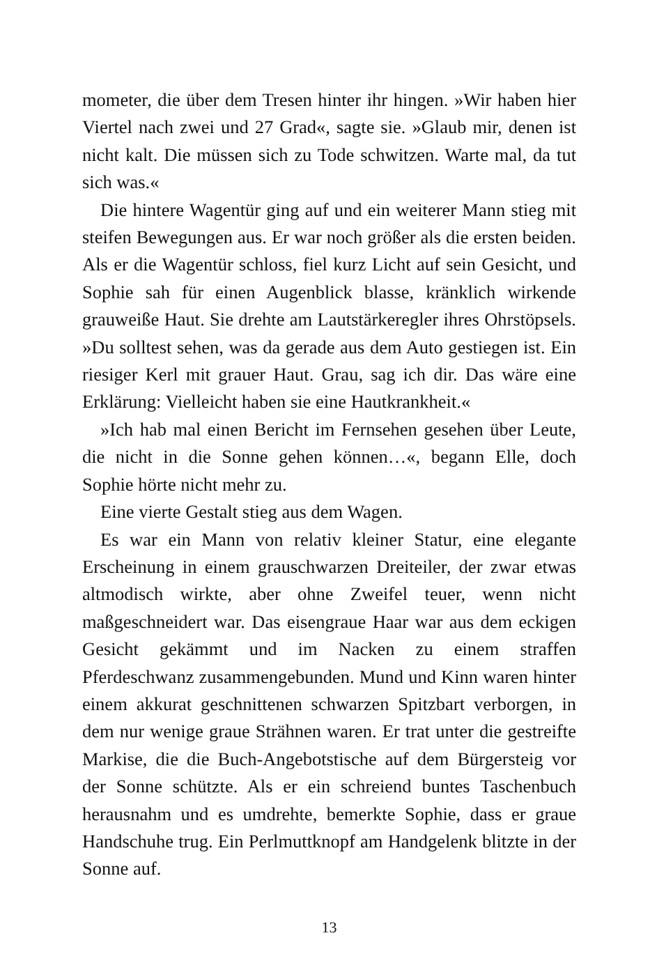mometer, die über dem Tresen hinter ihr hingen. »Wir haben hier Viertel nach zwei und 27 Grad«, sagte sie. »Glaub mir, denen ist nicht kalt. Die müssen sich zu Tode schwitzen. Warte mal, da tut sich was.«
Die hintere Wagentür ging auf und ein weiterer Mann stieg mit steifen Bewegungen aus. Er war noch größer als die ersten beiden. Als er die Wagentür schloss, fiel kurz Licht auf sein Gesicht, und Sophie sah für einen Augenblick blasse, kränklich wirkende grauweiße Haut. Sie drehte am Lautstärkeregler ihres Ohrstöpsels. »Du solltest sehen, was da gerade aus dem Auto gestiegen ist. Ein riesiger Kerl mit grauer Haut. Grau, sag ich dir. Das wäre eine Erklärung: Vielleicht haben sie eine Hautkrankheit.«
»Ich hab mal einen Bericht im Fernsehen gesehen über Leute, die nicht in die Sonne gehen können…«, begann Elle, doch Sophie hörte nicht mehr zu.
Eine vierte Gestalt stieg aus dem Wagen.
Es war ein Mann von relativ kleiner Statur, eine elegante Erscheinung in einem grauschwarzen Dreiteiler, der zwar etwas altmodisch wirkte, aber ohne Zweifel teuer, wenn nicht maßgeschneidert war. Das eisengraue Haar war aus dem eckigen Gesicht gekämmt und im Nacken zu einem straffen Pferdeschwanz zusammengebunden. Mund und Kinn waren hinter einem akkurat geschnittenen schwarzen Spitzbart verborgen, in dem nur wenige graue Strähnen waren. Er trat unter die gestreifte Markise, die die Buch-Angebotstische auf dem Bürgersteig vor der Sonne schützte. Als er ein schreiend buntes Taschenbuch herausnahm und es umdrehte, bemerkte Sophie, dass er graue Handschuhe trug. Ein Perlmuttknopf am Handgelenk blitzte in der Sonne auf.
13